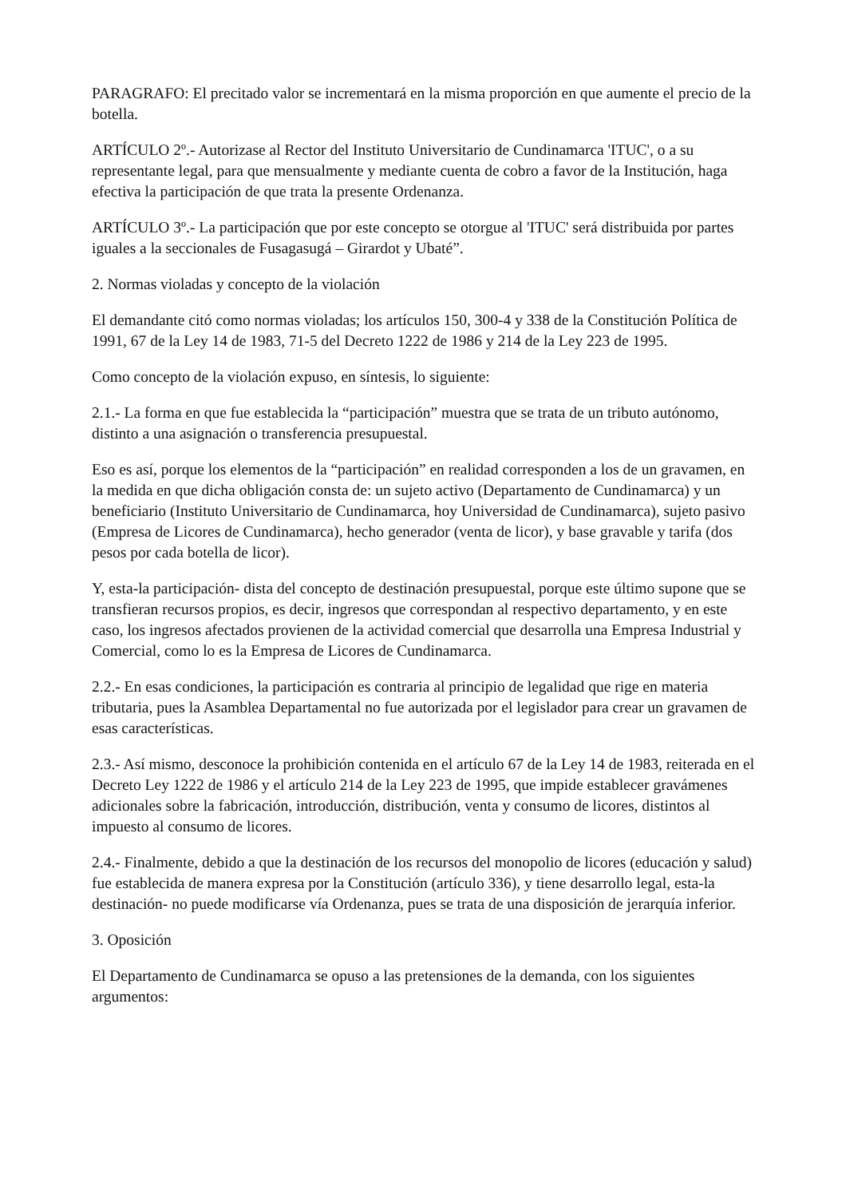PARAGRAFO: El precitado valor se incrementará en la misma proporción en que aumente el precio de la botella.
ARTÍCULO 2º.- Autorizase al Rector del Instituto Universitario de Cundinamarca 'ITUC', o a su representante legal, para que mensualmente y mediante cuenta de cobro a favor de la Institución, haga efectiva la participación de que trata la presente Ordenanza.
ARTÍCULO 3º.- La participación que por este concepto se otorgue al 'ITUC' será distribuida por partes iguales a la seccionales de Fusagasugá – Girardot y Ubaté”.
2. Normas violadas y concepto de la violación
El demandante citó como normas violadas; los artículos 150, 300-4 y 338 de la Constitución Política de 1991, 67 de la Ley 14 de 1983, 71-5 del Decreto 1222 de 1986 y 214 de la Ley 223 de 1995.
Como concepto de la violación expuso, en síntesis, lo siguiente:
2.1.- La forma en que fue establecida la “participación” muestra que se trata de un tributo autónomo, distinto a una asignación o transferencia presupuestal.
Eso es así, porque los elementos de la “participación” en realidad corresponden a los de un gravamen, en la medida en que dicha obligación consta de: un sujeto activo (Departamento de Cundinamarca) y un beneficiario (Instituto Universitario de Cundinamarca, hoy Universidad de Cundinamarca), sujeto pasivo (Empresa de Licores de Cundinamarca), hecho generador (venta de licor), y base gravable y tarifa (dos pesos por cada botella de licor).
Y, esta-la participación- dista del concepto de destinación presupuestal, porque este último supone que se transfieran recursos propios, es decir, ingresos que correspondan al respectivo departamento, y en este caso, los ingresos afectados provienen de la actividad comercial que desarrolla una Empresa Industrial y Comercial, como lo es la Empresa de Licores de Cundinamarca.
2.2.- En esas condiciones, la participación es contraria al principio de legalidad que rige en materia tributaria, pues la Asamblea Departamental no fue autorizada por el legislador para crear un gravamen de esas características.
2.3.- Así mismo, desconoce la prohibición contenida en el artículo 67 de la Ley 14 de 1983, reiterada en el Decreto Ley 1222 de 1986 y el artículo 214 de la Ley 223 de 1995, que impide establecer gravámenes adicionales sobre la fabricación, introducción, distribución, venta y consumo de licores, distintos al impuesto al consumo de licores.
2.4.- Finalmente, debido a que la destinación de los recursos del monopolio de licores (educación y salud) fue establecida de manera expresa por la Constitución (artículo 336), y tiene desarrollo legal, esta-la destinación- no puede modificarse vía Ordenanza, pues se trata de una disposición de jerarquía inferior.
3. Oposición
El Departamento de Cundinamarca se opuso a las pretensiones de la demanda, con los siguientes argumentos: